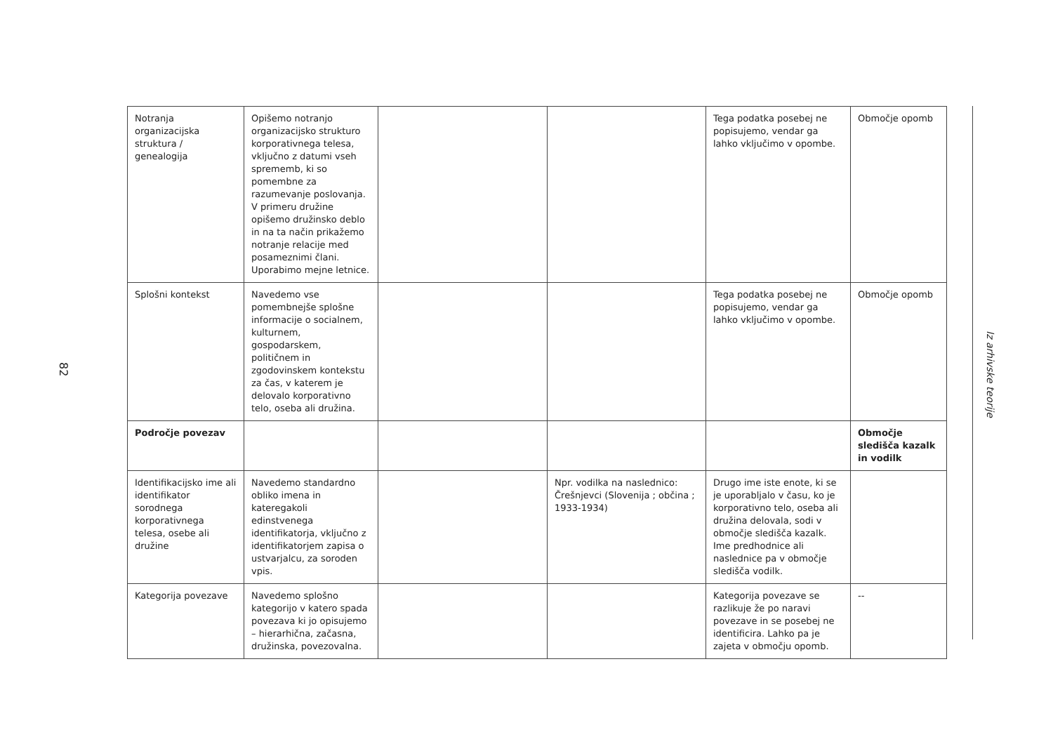82
| Notranja organizacijska struktura / genealogija | Opišemo notranjo organizacijsko strukturo korporativnega telesa, vključno z datumi vseh sprememb, ki so pomembne za razumevanje poslovanja. V primeru družine opišemo družinsko deblo in na ta način prikažemo notranje relacije med posameznimi člani. Uporabimo mejne letnice. | | | Tega podatka posebej ne popisujemo, vendar ga lahko vključimo v opombe. | Območje opomb |
| Splošni kontekst | Navedemo vse pomembnejše splošne informacije o socialnem, kulturnem, gospodarskem, političnem in zgodovinskem kontekstu za čas, v katerem je delovalo korporativno telo, oseba ali družina. | | | Tega podatka posebej ne popisujemo, vendar ga lahko vključimo v opombe. | Območje opomb |
| Področje povezav | | | | | Območje sledišča kazalk in vodilk |
| Identifikacijsko ime ali identifikator sorodnega korporativnega telesa, osebe ali družine | Navedemo standardno obliko imena in kateregakoli edinstvenega identifikatorja, vključno z identifikatorjem zapisa o ustvarjalcu, za soroden vpis. | | Npr. vodilka na naslednico: Črešnjevci (Slovenija ; občina ; 1933-1934) | Drugo ime iste enote, ki se je uporabljalo v času, ko je korporativno telo, oseba ali družina delovala, sodi v območje sledišča kazalk. Ime predhodnice ali naslednice pa v območje sledišča vodilk. | |
| Kategorija povezave | Navedemo splošno kategorijo v katero spada povezava ki jo opisujemo – hierarhična, začasna, družinska, povezovalna. | | | Kategorija povezave se razlikuje že po naravi povezave in se posebej ne identificira. Lahko pa je zajeta v območju opomb. | -- |
Iz arhivske teorije